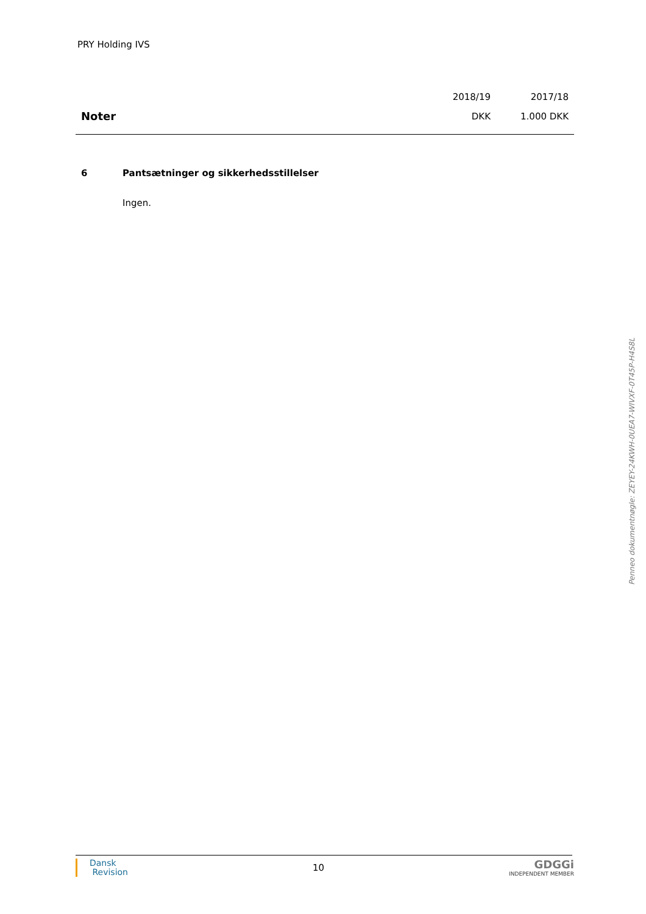PRY Holding IVS
| | 2018/19 | 2017/18 |
| Noter | DKK | 1.000 DKK |
6 Pantsætninger og sikkerhedsstillelser
Ingen.
Penneo dokumentnøgle: ZEYEY-24KWH-0UEA7-WIVXF-0T45P-H4S8L
Dansk
Revision
10
GDGGi
INDEPENDENT MEMBER